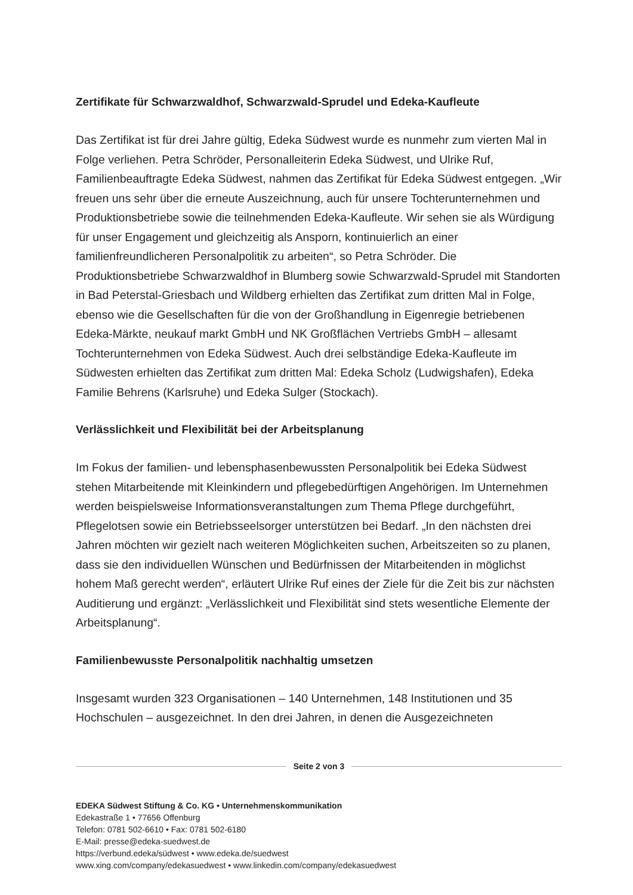Zertifikate für Schwarzwaldhof, Schwarzwald-Sprudel und Edeka-Kaufleute
Das Zertifikat ist für drei Jahre gültig, Edeka Südwest wurde es nunmehr zum vierten Mal in Folge verliehen. Petra Schröder, Personalleiterin Edeka Südwest, und Ulrike Ruf, Familienbeauftragte Edeka Südwest, nahmen das Zertifikat für Edeka Südwest entgegen. „Wir freuen uns sehr über die erneute Auszeichnung, auch für unsere Tochterunternehmen und Produktionsbetriebe sowie die teilnehmenden Edeka-Kaufleute. Wir sehen sie als Würdigung für unser Engagement und gleichzeitig als Ansporn, kontinuierlich an einer familienfreundlicheren Personalpolitik zu arbeiten“, so Petra Schröder. Die Produktionsbetriebe Schwarzwaldhof in Blumberg sowie Schwarzwald-Sprudel mit Standorten in Bad Peterstal-Griesbach und Wildberg erhielten das Zertifikat zum dritten Mal in Folge, ebenso wie die Gesellschaften für die von der Großhandlung in Eigenregie betriebenen Edeka-Märkte, neukauf markt GmbH und NK Großflächen Vertriebs GmbH – allesamt Tochterunternehmen von Edeka Südwest. Auch drei selbständige Edeka-Kaufleute im Südwesten erhielten das Zertifikat zum dritten Mal: Edeka Scholz (Ludwigshafen), Edeka Familie Behrens (Karlsruhe) und Edeka Sulger (Stockach).
Verlässlichkeit und Flexibilität bei der Arbeitsplanung
Im Fokus der familien- und lebensphasenbewussten Personalpolitik bei Edeka Südwest stehen Mitarbeitende mit Kleinkindern und pflegebedürftigen Angehörigen. Im Unternehmen werden beispielsweise Informationsveranstaltungen zum Thema Pflege durchgeführt, Pflegelotsen sowie ein Betriebsseelsorger unterstützen bei Bedarf. „In den nächsten drei Jahren möchten wir gezielt nach weiteren Möglichkeiten suchen, Arbeitszeiten so zu planen, dass sie den individuellen Wünschen und Bedürfnissen der Mitarbeitenden in möglichst hohem Maß gerecht werden“, erläutert Ulrike Ruf eines der Ziele für die Zeit bis zur nächsten Auditierung und ergänzt: „Verlässlichkeit und Flexibilität sind stets wesentliche Elemente der Arbeitsplanung“.
Familienbewusste Personalpolitik nachhaltig umsetzen
Insgesamt wurden 323 Organisationen – 140 Unternehmen, 148 Institutionen und 35 Hochschulen – ausgezeichnet. In den drei Jahren, in denen die Ausgezeichneten
Seite 2 von 3
EDEKA Südwest Stiftung & Co. KG • Unternehmenskommunikation
Edekastraße 1 • 77656 Offenburg
Telefon: 0781 502-6610 • Fax: 0781 502-6180
E-Mail: presse@edeka-suedwest.de
https://verbund.edeka/südwest • www.edeka.de/suedwest
www.xing.com/company/edekasuedwest • www.linkedin.com/company/edekasuedwest